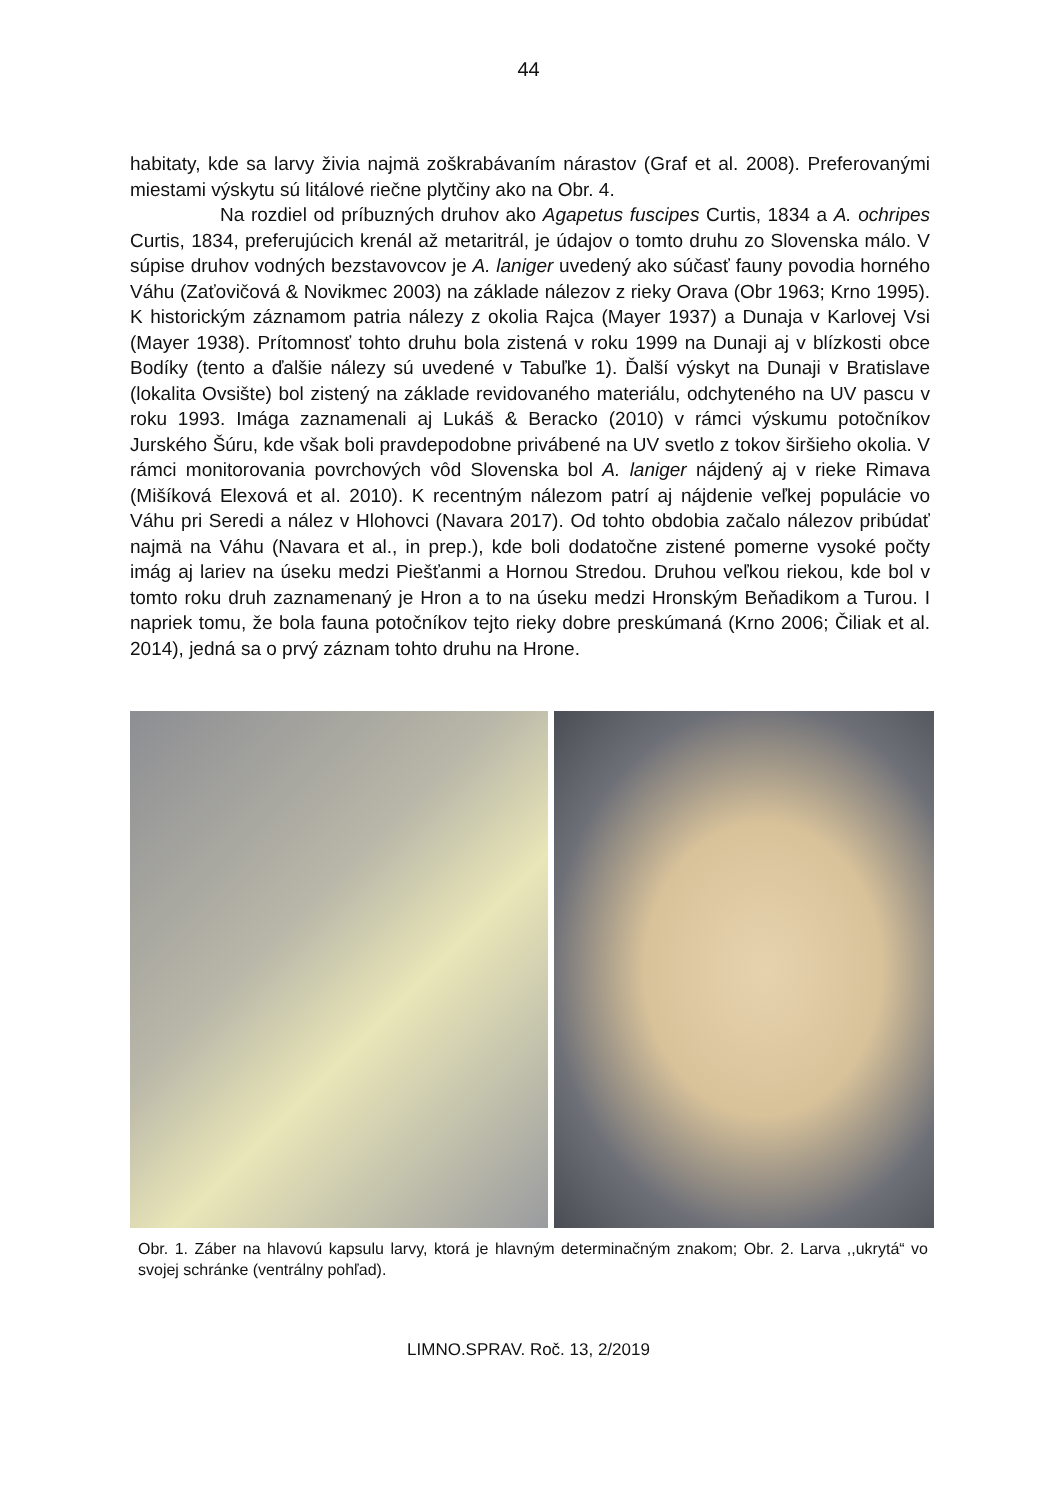44
habitaty, kde sa larvy živia najmä zoškrabávaním nárastov (Graf et al. 2008). Preferovanými miestami výskytu sú litálové riečne plytčiny ako na Obr. 4.
Na rozdiel od príbuzných druhov ako Agapetus fuscipes Curtis, 1834 a A. ochripes Curtis, 1834, preferujúcich krenál až metaritrál, je údajov o tomto druhu zo Slovenska málo. V súpise druhov vodných bezstavovcov je A. laniger uvedený ako súčasť fauny povodia horného Váhu (Zaťovičová & Novikmec 2003) na základe nálezov z rieky Orava (Obr 1963; Krno 1995). K historickým záznamom patria nálezy z okolia Rajca (Mayer 1937) a Dunaja v Karlovej Vsi (Mayer 1938). Prítomnosť tohto druhu bola zistená v roku 1999 na Dunaji aj v blízkosti obce Bodíky (tento a ďalšie nálezy sú uvedené v Tabuľke 1). Ďalší výskyt na Dunaji v Bratislave (lokalita Ovsište) bol zistený na základe revidovaného materiálu, odchyteného na UV pascu v roku 1993. Imága zaznamenali aj Lukáš & Beracko (2010) v rámci výskumu potočníkov Jurského Šúru, kde však boli pravdepodobne privábené na UV svetlo z tokov širšieho okolia. V rámci monitorovania povrchových vôd Slovenska bol A. laniger nájdený aj v rieke Rimava (Mišíková Elexová et al. 2010). K recentným nálezom patrí aj nájdenie veľkej populácie vo Váhu pri Seredi a nález v Hlohovci (Navara 2017). Od tohto obdobia začalo nálezov pribúdať najmä na Váhu (Navara et al., in prep.), kde boli dodatočne zistené pomerne vysoké počty imág aj lariev na úseku medzi Piešťanmi a Hornou Stredou. Druhou veľkou riekou, kde bol v tomto roku druh zaznamenaný je Hron a to na úseku medzi Hronským Beňadikom a Turou. I napriek tomu, že bola fauna potočníkov tejto rieky dobre preskúmaná (Krno 2006; Čiliak et al. 2014), jedná sa o prvý záznam tohto druhu na Hrone.
Obr. 1. Záber na hlavovú kapsulu larvy, ktorá je hlavným determinačným znakom; Obr. 2. Larva ,,ukrytá“ vo svojej schránke (ventrálny pohľad).
LIMNO.SPRAV. Roč. 13, 2/2019